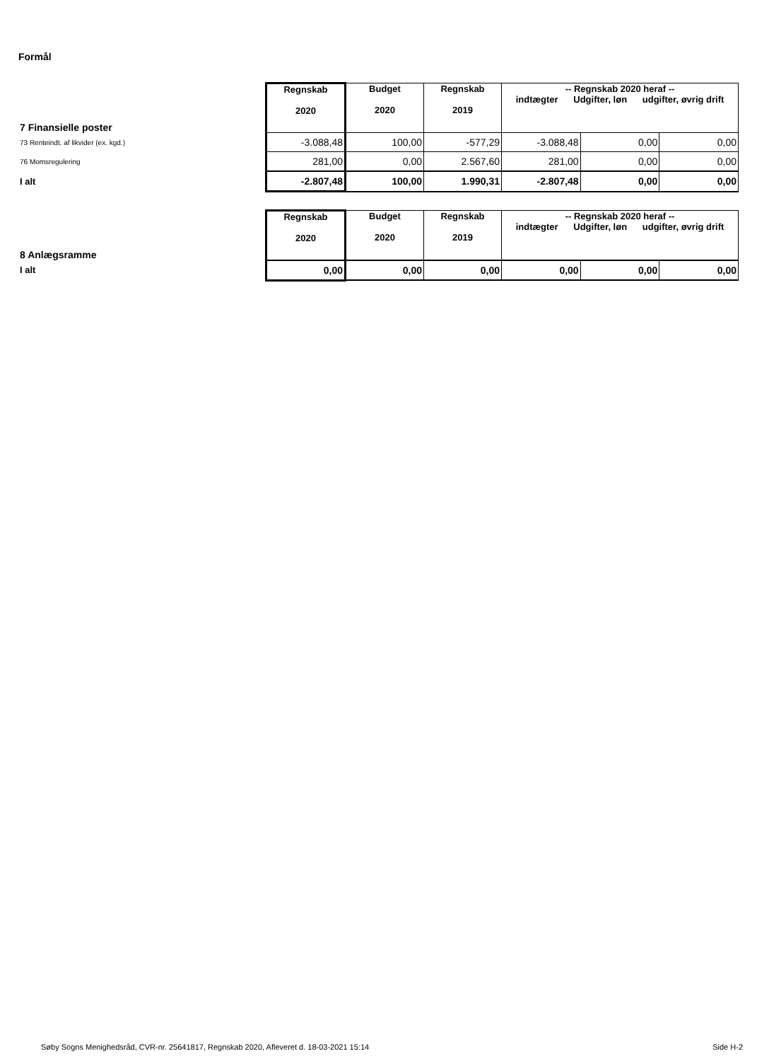Formål
| 7 Finansielle poster | Regnskab 2020 | Budget 2020 | Regnskab 2019 | -- Regnskab 2020 heraf -- indtægter Udgifter, løn udgifter, øvrig drift | | |
| 73 Renteindt. af likvider (ex. kgd.) | -3.088,48 | 100,00 | -577,29 | -3.088,48 | 0,00 | 0,00 |
| 76 Momsregulering | 281,00 | 0,00 | 2.567,60 | 281,00 | 0,00 | 0,00 |
| I alt | -2.807,48 | 100,00 | 1.990,31 | -2.807,48 | 0,00 | 0,00 |
| 8 Anlægsramme | Regnskab 2020 | Budget 2020 | Regnskab 2019 | -- Regnskab 2020 heraf -- indtægter Udgifter, løn udgifter, øvrig drift | | |
| I alt | 0,00 | 0,00 | 0,00 | 0,00 | 0,00 | 0,00 |
Søby Sogns Menighedsråd, CVR-nr. 25641817, Regnskab 2020, Afleveret d. 18-03-2021 15:14
Side H-2